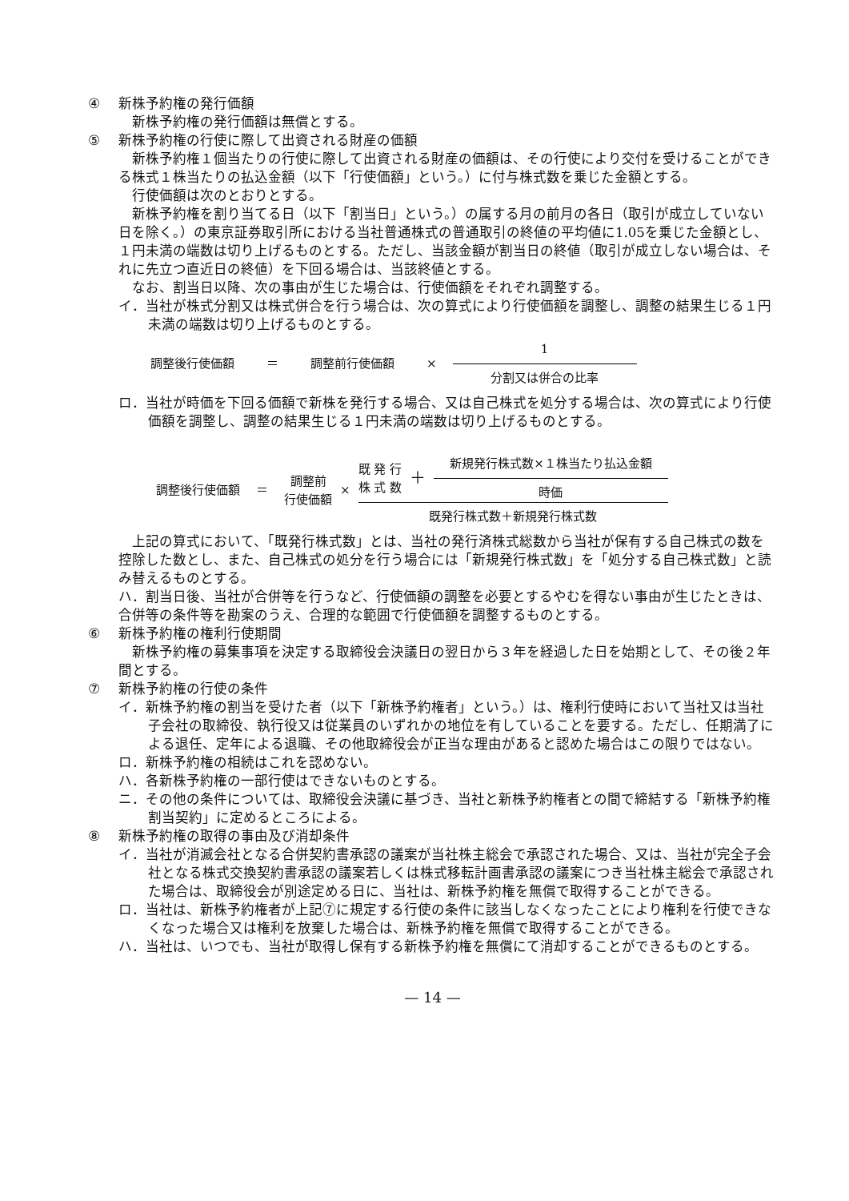④ 新株予約権の発行価額
新株予約権の発行価額は無償とする。
⑤ 新株予約権の行使に際して出資される財産の価額
新株予約権１個当たりの行使に際して出資される財産の価額は、その行使により交付を受けることができる株式１株当たりの払込金額（以下「行使価額」という。）に付与株式数を乗じた金額とする。
行使価額は次のとおりとする。
新株予約権を割り当てる日（以下「割当日」という。）の属する月の前月の各日（取引が成立していない日を除く。）の東京証券取引所における当社普通株式の普通取引の終値の平均値に1.05を乗じた金額とし、１円未満の端数は切り上げるものとする。ただし、当該金額が割当日の終値（取引が成立しない場合は、それに先立つ直近日の終値）を下回る場合は、当該終値とする。
なお、割当日以降、次の事由が生じた場合は、行使価額をそれぞれ調整する。
イ．当社が株式分割又は株式併合を行う場合は、次の算式により行使価額を調整し、調整の結果生じる１円未満の端数は切り上げるものとする。
調整後行使価額 ＝ 調整前行使価額 × 1 分割又は併合の比率
ロ．当社が時価を下回る価額で新株を発行する場合、又は自己株式を処分する場合は、次の算式により行使価額を調整し、調整の結果生じる１円未満の端数は切り上げるものとする。
調整後行使価額 ＝ 調整前
行使価額 × 既 発 行
株 式 数 ＋ 新規発行株式数×１株当たり払込金額 時価 既発行株式数＋新規発行株式数
上記の算式において、「既発行株式数」とは、当社の発行済株式総数から当社が保有する自己株式の数を控除した数とし、また、自己株式の処分を行う場合には「新規発行株式数」を「処分する自己株式数」と読み替えるものとする。
ハ．割当日後、当社が合併等を行うなど、行使価額の調整を必要とするやむを得ない事由が生じたときは、合併等の条件等を勘案のうえ、合理的な範囲で行使価額を調整するものとする。
⑥ 新株予約権の権利行使期間
新株予約権の募集事項を決定する取締役会決議日の翌日から３年を経過した日を始期として、その後２年間とする。
⑦ 新株予約権の行使の条件
イ．新株予約権の割当を受けた者（以下「新株予約権者」という。）は、権利行使時において当社又は当社子会社の取締役、執行役又は従業員のいずれかの地位を有していることを要する。ただし、任期満了による退任、定年による退職、その他取締役会が正当な理由があると認めた場合はこの限りではない。
ロ．新株予約権の相続はこれを認めない。
ハ．各新株予約権の一部行使はできないものとする。
ニ．その他の条件については、取締役会決議に基づき、当社と新株予約権者との間で締結する「新株予約権割当契約」に定めるところによる。
⑧ 新株予約権の取得の事由及び消却条件
イ．当社が消滅会社となる合併契約書承認の議案が当社株主総会で承認された場合、又は、当社が完全子会社となる株式交換契約書承認の議案若しくは株式移転計画書承認の議案につき当社株主総会で承認された場合は、取締役会が別途定める日に、当社は、新株予約権を無償で取得することができる。
ロ．当社は、新株予約権者が上記⑦に規定する行使の条件に該当しなくなったことにより権利を行使できなくなった場合又は権利を放棄した場合は、新株予約権を無償で取得することができる。
ハ．当社は、いつでも、当社が取得し保有する新株予約権を無償にて消却することができるものとする。
— 14 —